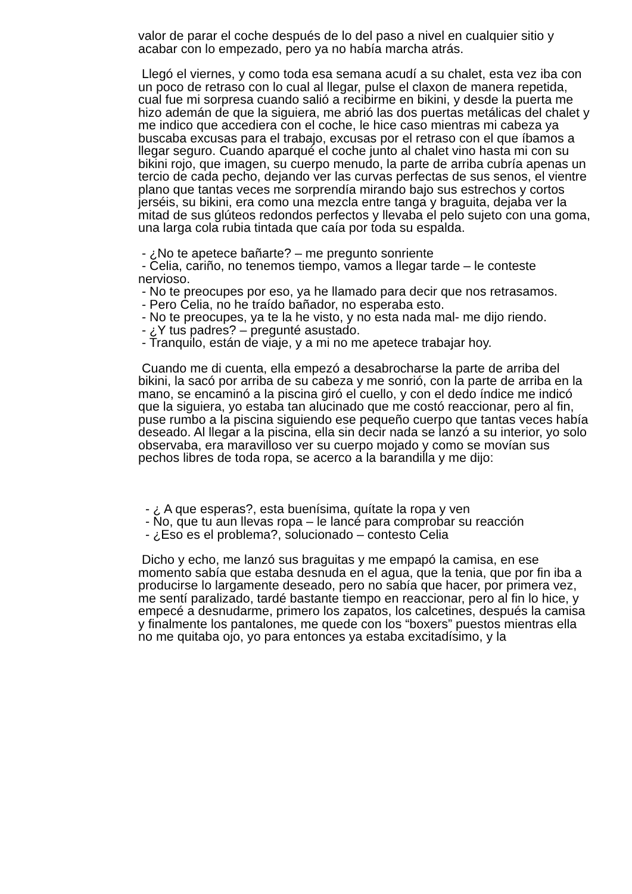valor de parar el coche después de lo del paso a nivel en cualquier sitio y acabar con lo empezado, pero ya no había marcha atrás.
Llegó el viernes, y como toda esa semana acudí a su chalet, esta vez iba con un poco de retraso con lo cual al llegar, pulse el claxon de manera repetida, cual fue mi sorpresa cuando salió a recibirme en bikini, y desde la puerta me hizo ademán de que la siguiera, me abrió las dos puertas metálicas del chalet y me indico que accediera con el coche, le hice caso mientras mi cabeza ya buscaba excusas para el trabajo, excusas por el retraso con el que íbamos a llegar seguro. Cuando aparqué el coche junto al chalet vino hasta mi con su bikini rojo, que imagen, su cuerpo menudo, la parte de arriba cubría apenas un tercio de cada pecho, dejando ver las curvas perfectas de sus senos, el vientre plano que tantas veces me sorprendía mirando bajo sus estrechos y cortos jerséis, su bikini, era como una mezcla entre tanga y braguita, dejaba ver la mitad de sus glúteos redondos perfectos y llevaba el pelo sujeto con una goma, una larga cola rubia tintada que caía por toda su espalda.
- ¿No te apetece bañarte? – me pregunto sonriente
- Celia, cariño, no tenemos tiempo, vamos a llegar tarde – le conteste nervioso.
- No te preocupes por eso, ya he llamado para decir que nos retrasamos.
- Pero Celia, no he traído bañador, no esperaba esto.
- No te preocupes, ya te la he visto, y no esta nada mal- me dijo riendo.
- ¿Y tus padres? – pregunté asustado.
- Tranquilo, están de viaje, y a mi no me apetece trabajar hoy.
Cuando me di cuenta, ella empezó a desabrocharse la parte de arriba del bikini, la sacó por arriba de su cabeza y me sonrió, con la parte de arriba en la mano, se encaminó a la piscina giró el cuello, y con el dedo índice me indicó que la siguiera, yo estaba tan alucinado que me costó reaccionar, pero al fin, puse rumbo a la piscina siguiendo ese pequeño cuerpo que tantas veces había deseado. Al llegar a la piscina, ella sin decir nada se lanzó a su interior, yo solo observaba, era maravilloso ver su cuerpo mojado y como se movían sus pechos libres de toda ropa, se acerco a la barandilla y me dijo:
- ¿ A que esperas?, esta buenísima, quítate la ropa y ven
- No, que tu aun llevas ropa – le lancé para comprobar su reacción
- ¿Eso es el problema?, solucionado – contesto Celia
Dicho y echo, me lanzó sus braguitas y me empapó la camisa, en ese momento sabía que estaba desnuda en el agua, que la tenia, que por fin iba a producirse lo largamente deseado, pero no sabía que hacer, por primera vez, me sentí paralizado, tardé bastante tiempo en reaccionar, pero al fin lo hice, y empecé a desnudarme, primero los zapatos, los calcetines, después la camisa y finalmente los pantalones, me quede con los “boxers” puestos mientras ella no me quitaba ojo, yo para entonces ya estaba excitadísimo, y la